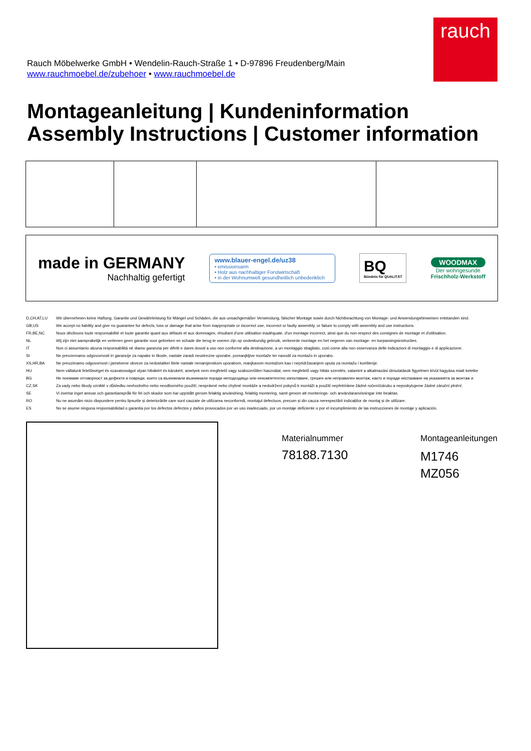rauch
Rauch Möbelwerke GmbH • Wendelin-Rauch-Straße 1 • D-97896 Freudenberg/Main
www.rauchmoebel.de/zubehoer • www.rauchmoebel.de
Montageanleitung | Kundeninformation
Assembly Instructions | Customer information
made in GERMANY
Nachhaltig gefertigt
www.blauer-engel.de/uz38
• emissionsarm
• Holz aus nachhaltiger Forstwirtschaft
• in der Wohnumwelt gesundheitlich unbedenklich
BQ
Bündnis für QUALITÄT
WOODMAX
Der wohngesunde
Frischholz-Werkstoff
| D,CH,AT,LU | Wir übernehmen keine Haftung, Garantie und Gewährleistung für Mängel und Schäden, die aus unsachgemäßer Verwendung, falscher Montage sowie durch Nichtbeachtung von Montage- und Anwendungshinweisen entstanden sind. |
| GB,US | We accept no liability and give no guarantee for defects, loss or damage that arise from inappropriate or incorrect use, incorrect or faulty assembly, or failure to comply with assembly and use instructions. |
| FR,BE,NC | Nous déclinons toute responsabilité et toute garantie quant aux défauts et aux dommages, résultant d'une utilisation inadéquate, d'un montage incorrect, ainsi que du non-respect des consignes de montage et d'utilisation. |
| NL | Wij zijn niet aansprakelijk en verlenen geen garantie voor gebreken en schade die terug te voeren zijn op ondeskundig gebruik, verkeerde montage en het negeren van montage- en toepassingsinstructies. |
| IT | Non ci assumiamo alcuna responsabilità né diamo garanzia per difetti e danni dovuti a uso non conforme alla destinazione, a un montaggio sbagliato, così come alla non osservanza delle indicazioni di montaggio e di applicazione. |
| SI | Ne prevzemamo odgovornosti in garancije za napake in škode, nastale zaradi neustrezne uporabe, pomanjkljive montaže ter navodil za montažo in uporabo. |
| XS,HR,BA | Ne preuzimamo odgovornost i jamstvene obveze za nedostatkei štete nastale nenamjenskom uporabom, manjkavom montažom kao i nepridržavanjem uputa za montažu i korištenje. |
| HU | Nem vállalunk felelősséget és szavatosságot olyan hibákért és károkért, amelyek nem megfelelő vagy szakszerűtlen használat, nem megfelelő vagy hibás szerelés, valamint a alkalmazási útmutatások figyelmen kívül hagyása miatt keletke |
| BG | Не поемаме отговорност за дефекти и повреди, които са възникнали възникнали поради неподходящо или некомпетентно използване, грешен или неправилен монтаж, както и поради неспазване на указанията за монтаж и |
| CZ,SK | Za vady nebo škody vzniklé v důsledku nevhodného nebo neodborného použití, nesprávné nebo chybné montáže a nedodržení pokynů k montáži a použití nepřebíráme žádné ručení/záruku a neposkytujeme žádné záruční plnění. |
| SE | Vi övertar inget ansvar och garantianspråk för fel och skador som har uppstått genom felaktig användning, felaktig montering, samt genom att monterings- och användaranvisningar inte beaktas. |
| RO | Nu ne asumăm nicio răspundere pentru lipsurile și deteriorările care sunt cauzate de utilizarea neconformă, montajul defectuos, precum și din cauza nerespectării indicațiilor de montaj și de utilizare. |
| ES | No se asume ninguna responsabilidad o garantia por los defectos defectos y daños provocados por un uso inadecuado, por un montaje deficiente o por el incumplimiento de las instrucciones de montaje y aplicación. |
Materialnummer
78188.7130
Montageanleitungen
M1746
MZ056